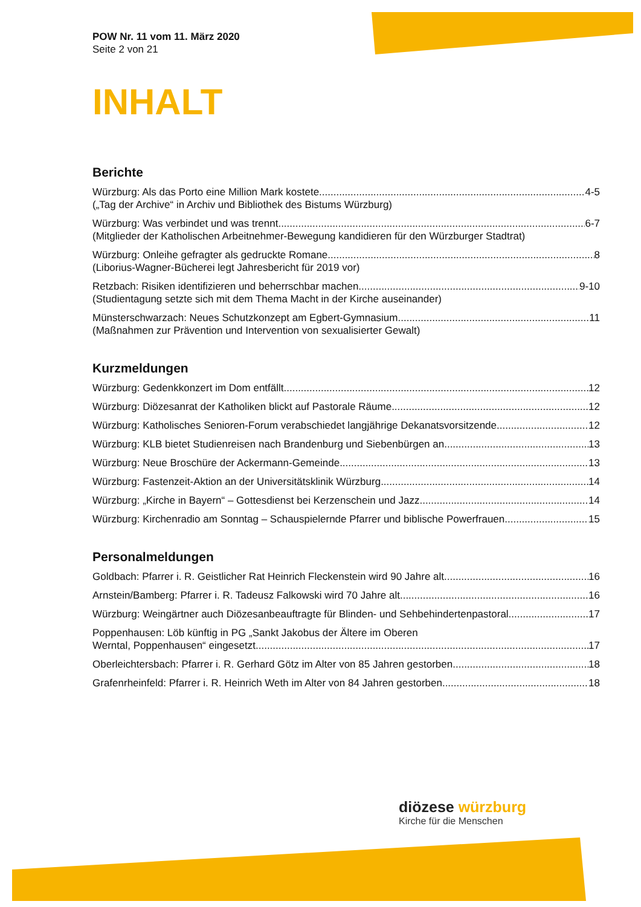POW Nr. 11 vom 11. März 2020
Seite 2 von 21
INHALT
Berichte
Würzburg: Als das Porto eine Million Mark kostete 4-5
(„Tag der Archive“ in Archiv und Bibliothek des Bistums Würzburg)
Würzburg: Was verbindet und was trennt 6-7
(Mitglieder der Katholischen Arbeitnehmer-Bewegung kandidieren für den Würzburger Stadtrat)
Würzburg: Onleihe gefragter als gedruckte Romane 8
(Liborius-Wagner-Bücherei legt Jahresbericht für 2019 vor)
Retzbach: Risiken identifizieren und beherrschbar machen 9-10
(Studientagung setzte sich mit dem Thema Macht in der Kirche auseinander)
Münsterschwarzach: Neues Schutzkonzept am Egbert-Gymnasium 11
(Maßnahmen zur Prävention und Intervention von sexualisierter Gewalt)
Kurzmeldungen
Würzburg: Gedenkkonzert im Dom entfällt 12
Würzburg: Diözesanrat der Katholiken blickt auf Pastorale Räume 12
Würzburg: Katholisches Senioren-Forum verabschiedet langjährige Dekanatsvorsitzende 12
Würzburg: KLB bietet Studienreisen nach Brandenburg und Siebenbürgen an 13
Würzburg: Neue Broschüre der Ackermann-Gemeinde 13
Würzburg: Fastenzeit-Aktion an der Universitätsklinik Würzburg 14
Würzburg: „Kirche in Bayern“ – Gottesdienst bei Kerzenschein und Jazz 14
Würzburg: Kirchenradio am Sonntag – Schauspielernde Pfarrer und biblische Powerfrauen 15
Personalmeldungen
Goldbach: Pfarrer i. R. Geistlicher Rat Heinrich Fleckenstein wird 90 Jahre alt 16
Arnstein/Bamberg: Pfarrer i. R. Tadeusz Falkowski wird 70 Jahre alt 16
Würzburg: Weingärtner auch Diözesanbeauftragte für Blinden- und Sehbehindertenpastoral 17
Poppenhausen: Löb künftig in PG „Sankt Jakobus der Ältere im Oberen
Werntal, Poppenhausen“ eingesetzt 17
Oberleichtersbach: Pfarrer i. R. Gerhard Götz im Alter von 85 Jahren gestorben 18
Grafenrheinfeld: Pfarrer i. R. Heinrich Weth im Alter von 84 Jahren gestorben 18
diözese würzburg
Kirche für die Menschen